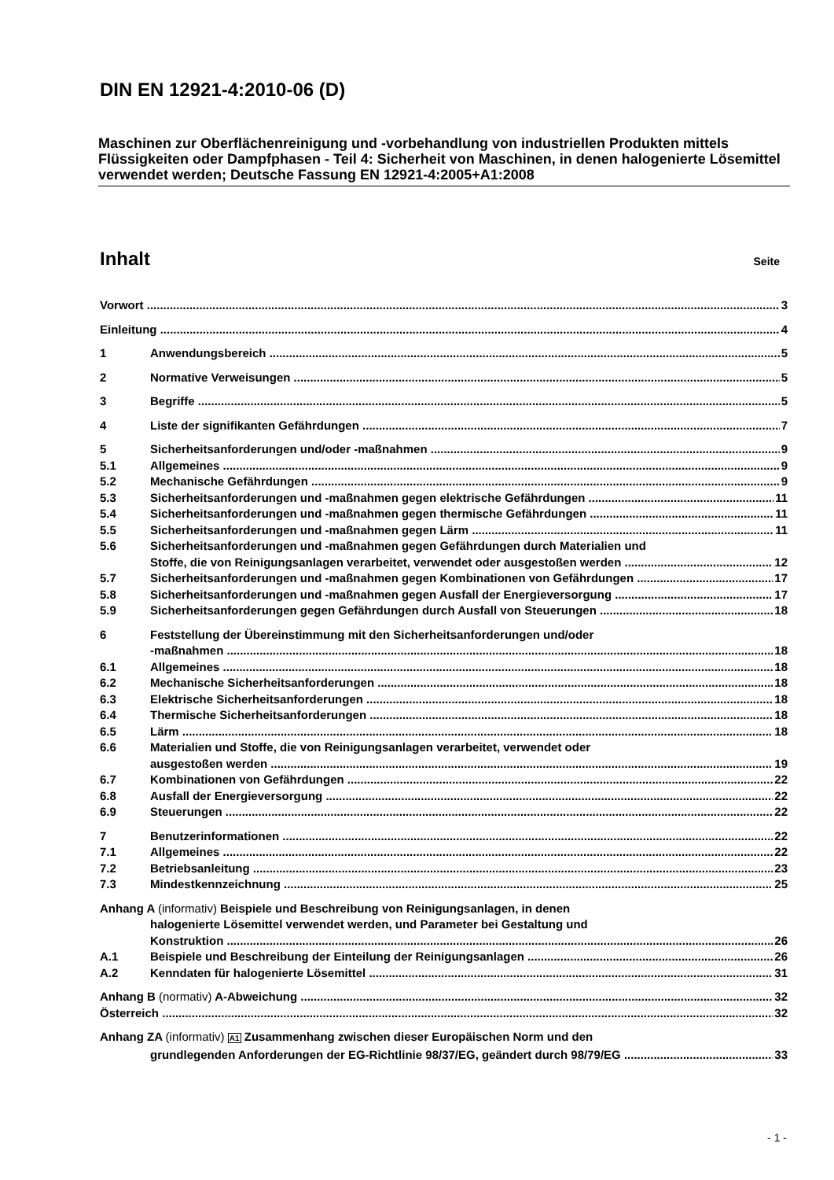DIN EN 12921-4:2010-06 (D)
Maschinen zur Oberflächenreinigung und -vorbehandlung von industriellen Produkten mittels Flüssigkeiten oder Dampfphasen - Teil 4: Sicherheit von Maschinen, in denen halogenierte Lösemittel verwendet werden; Deutsche Fassung EN 12921-4:2005+A1:2008
Inhalt Seite
Vorwort 3
Einleitung 4
1 Anwendungsbereich 5
2 Normative Verweisungen 5
3 Begriffe 5
4 Liste der signifikanten Gefährdungen 7
5 Sicherheitsanforderungen und/oder -maßnahmen 9
5.1 Allgemeines 9
5.2 Mechanische Gefährdungen 9
5.3 Sicherheitsanforderungen und -maßnahmen gegen elektrische Gefährdungen 11
5.4 Sicherheitsanforderungen und -maßnahmen gegen thermische Gefährdungen 11
5.5 Sicherheitsanforderungen und -maßnahmen gegen Lärm 11
5.6 Sicherheitsanforderungen und -maßnahmen gegen Gefährdungen durch Materialien und
Stoffe, die von Reinigungsanlagen verarbeitet, verwendet oder ausgestoßen werden 12
5.7 Sicherheitsanforderungen und -maßnahmen gegen Kombinationen von Gefährdungen 17
5.8 Sicherheitsanforderungen und -maßnahmen gegen Ausfall der Energieversorgung 17
5.9 Sicherheitsanforderungen gegen Gefährdungen durch Ausfall von Steuerungen 18
6 Feststellung der Übereinstimmung mit den Sicherheitsanforderungen und/oder
-maßnahmen 18
6.1 Allgemeines 18
6.2 Mechanische Sicherheitsanforderungen 18
6.3 Elektrische Sicherheitsanforderungen 18
6.4 Thermische Sicherheitsanforderungen 18
6.5 Lärm 18
6.6 Materialien und Stoffe, die von Reinigungsanlagen verarbeitet, verwendet oder
ausgestoßen werden 19
6.7 Kombinationen von Gefährdungen 22
6.8 Ausfall der Energieversorgung 22
6.9 Steuerungen 22
7 Benutzerinformationen 22
7.1 Allgemeines 22
7.2 Betriebsanleitung 23
7.3 Mindestkennzeichnung 25
Anhang A (informativ) Beispiele und Beschreibung von Reinigungsanlagen, in denen
halogenierte Lösemittel verwendet werden, und Parameter bei Gestaltung und
Konstruktion 26
A.1 Beispiele und Beschreibung der Einteilung der Reinigungsanlagen 26
A.2 Kenndaten für halogenierte Lösemittel 31
Anhang B (normativ) A-Abweichung 32
Österreich 32
Anhang ZA (informativ) A1 Zusammenhang zwischen dieser Europäischen Norm und den
grundlegenden Anforderungen der EG-Richtlinie 98/37/EG, geändert durch 98/79/EG 33
- 1 -